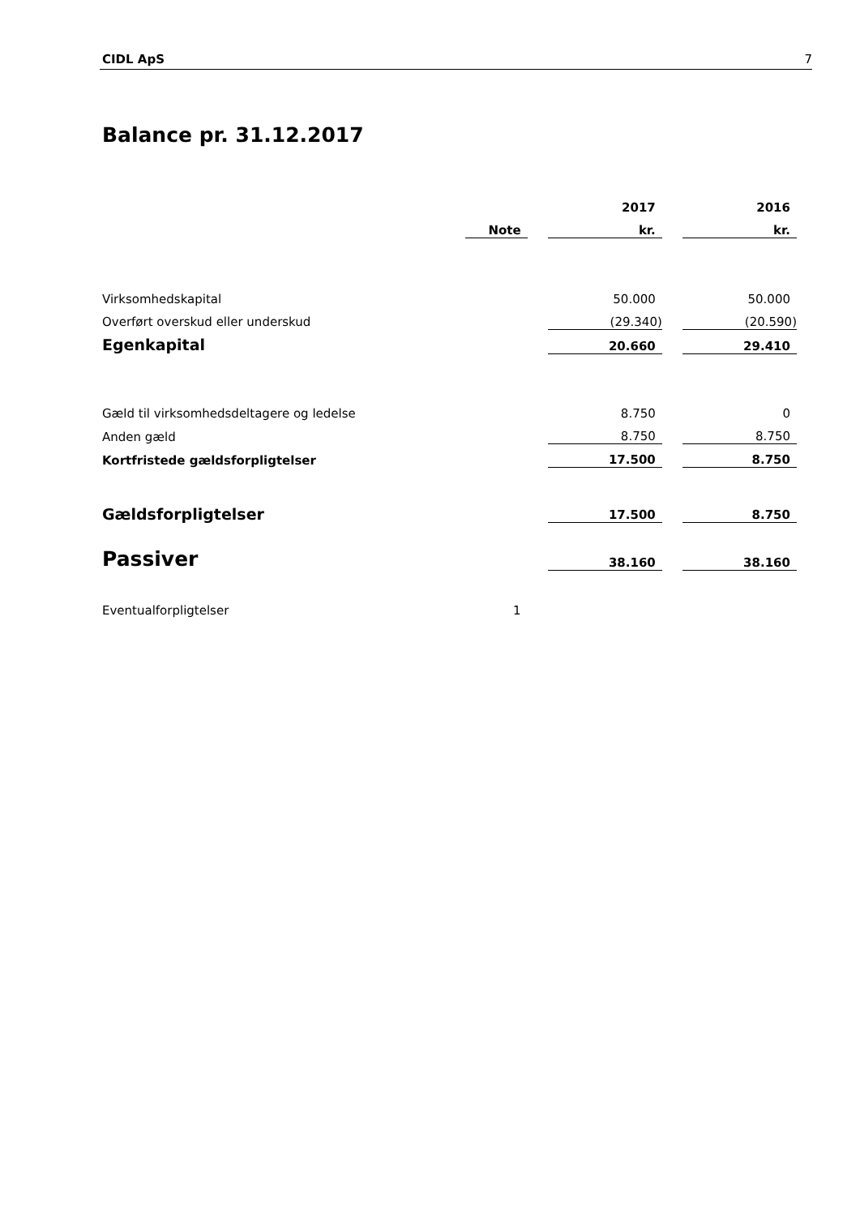CIDL ApS 7
Balance pr. 31.12.2017
| | | | 2017 | | 2016 |
| | Note | | kr. | | kr. |
| Virksomhedskapital | | | 50.000 | | 50.000 |
| Overført overskud eller underskud | | | (29.340) | | (20.590) |
| Egenkapital | | | 20.660 | | 29.410 |
| Gæld til virksomhedsdeltagere og ledelse | | | 8.750 | | 0 |
| Anden gæld | | | 8.750 | | 8.750 |
| Kortfristede gældsforpligtelser | | | 17.500 | | 8.750 |
| Gældsforpligtelser | | | 17.500 | | 8.750 |
| Passiver | | | 38.160 | | 38.160 |
| Eventualforpligtelser | 1 | | | | |